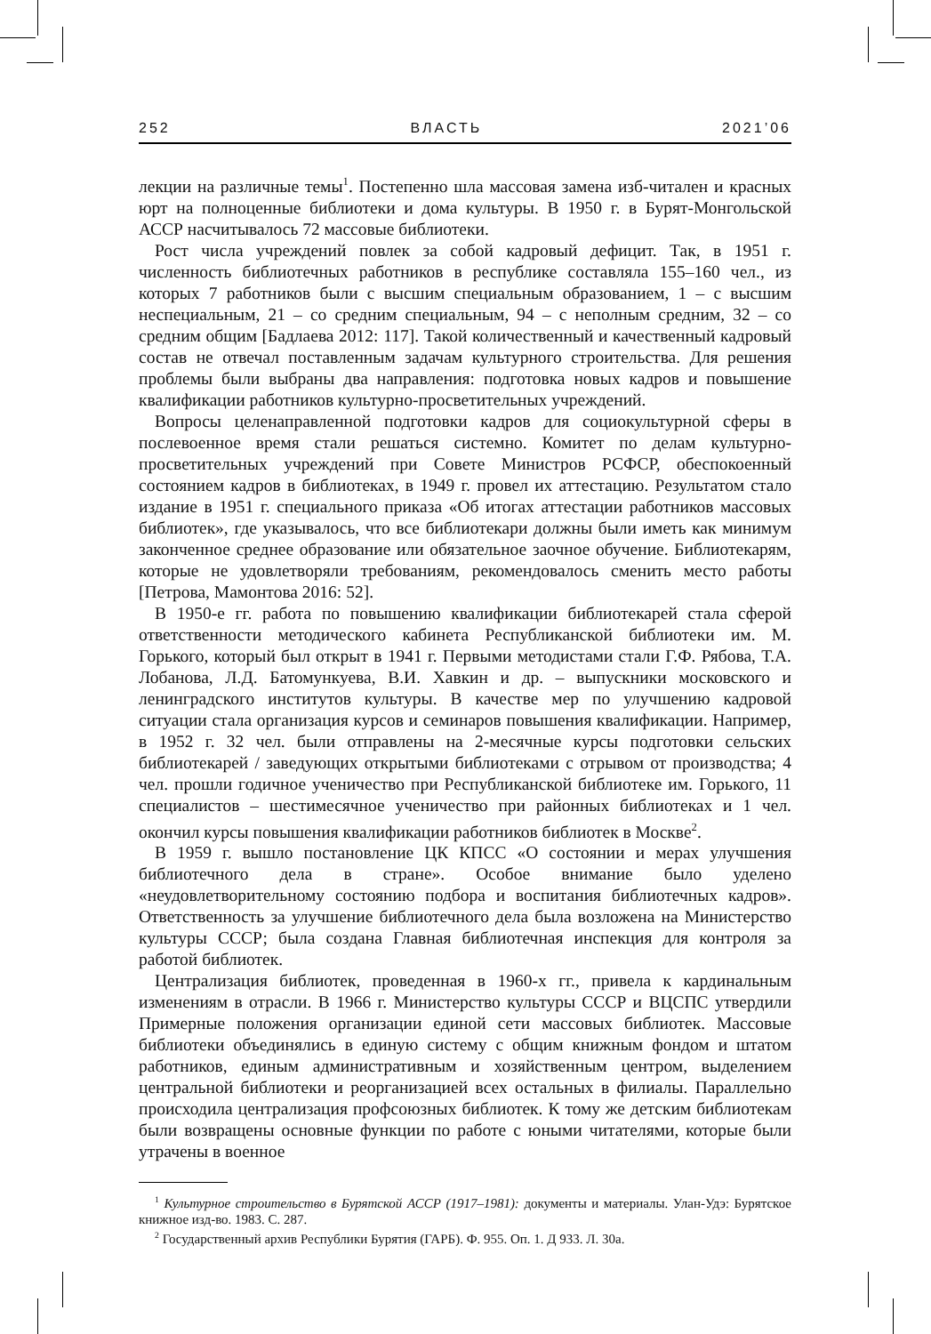252 ВЛАСТЬ 2021’06
лекции на различные темы<sup>1</sup>. Постепенно шла массовая замена изб-читален и красных юрт на полноценные библиотеки и дома культуры. В 1950 г. в Бурят-Монгольской АССР насчитывалось 72 массовые библиотеки.
Рост числа учреждений повлек за собой кадровый дефицит. Так, в 1951 г. численность библиотечных работников в республике составляла 155–160 чел., из которых 7 работников были с высшим специальным образованием, 1 – с высшим неспециальным, 21 – со средним специальным, 94 – с неполным средним, 32 – со средним общим [Бадлаева 2012: 117]. Такой количественный и качественный кадровый состав не отвечал поставленным задачам культурного строительства. Для решения проблемы были выбраны два направления: подготовка новых кадров и повышение квалификации работников культурно-просветительных учреждений.
Вопросы целенаправленной подготовки кадров для социокультурной сферы в послевоенное время стали решаться системно. Комитет по делам культурно-просветительных учреждений при Совете Министров РСФСР, обеспокоенный состоянием кадров в библиотеках, в 1949 г. провел их аттестацию. Результатом стало издание в 1951 г. специального приказа «Об итогах аттестации работников массовых библиотек», где указывалось, что все библиотекари должны были иметь как минимум законченное среднее образование или обязательное заочное обучение. Библиотекарям, которые не удовлетворяли требованиям, рекомендовалось сменить место работы [Петрова, Мамонтова 2016: 52].
В 1950-е гг. работа по повышению квалификации библиотекарей стала сферой ответственности методического кабинета Республиканской библиотеки им. М. Горького, который был открыт в 1941 г. Первыми методистами стали Г.Ф. Рябова, Т.А. Лобанова, Л.Д. Батомункуева, В.И. Хавкин и др. – выпускники московского и ленинградского институтов культуры. В качестве мер по улучшению кадровой ситуации стала организация курсов и семинаров повышения квалификации. Например, в 1952 г. 32 чел. были отправлены на 2-месячные курсы подготовки сельских библиотекарей / заведующих открытыми библиотеками с отрывом от производства; 4 чел. прошли годичное ученичество при Республиканской библиотеке им. Горького, 11 специалистов – шестимесячное ученичество при районных библиотеках и 1 чел. окончил курсы повышения квалификации работников библиотек в Москве<sup>2</sup>.
В 1959 г. вышло постановление ЦК КПСС «О состоянии и мерах улучшения библиотечного дела в стране». Особое внимание было уделено «неудовлетворительному состоянию подбора и воспитания библиотечных кадров». Ответственность за улучшение библиотечного дела была возложена на Министерство культуры СССР; была создана Главная библиотечная инспекция для контроля за работой библиотек.
Централизация библиотек, проведенная в 1960-х гг., привела к кардинальным изменениям в отрасли. В 1966 г. Министерство культуры СССР и ВЦСПС утвердили Примерные положения организации единой сети массовых библиотек. Массовые библиотеки объединялись в единую систему с общим книжным фондом и штатом работников, единым административным и хозяйственным центром, выделением центральной библиотеки и реорганизацией всех остальных в филиалы. Параллельно происходила централизация профсоюзных библиотек. К тому же детским библиотекам были возвращены основные функции по работе с юными читателями, которые были утрачены в военное
<sup>1</sup> Культурное строительство в Бурятской АССР (1917–1981): документы и материалы. Улан-Удэ: Бурятское книжное изд-во. 1983. С. 287.
<sup>2</sup> Государственный архив Республики Бурятия (ГАРБ). Ф. 955. Оп. 1. Д 933. Л. 30а.